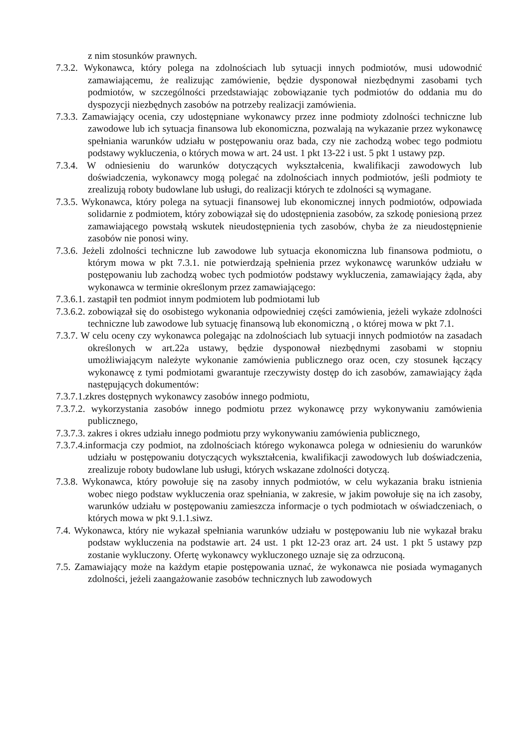z nim stosunków prawnych.
7.3.2. Wykonawca, który polega na zdolnościach lub sytuacji innych podmiotów, musi udowodnić zamawiającemu, że realizując zamówienie, będzie dysponował niezbędnymi zasobami tych podmiotów, w szczególności przedstawiając zobowiązanie tych podmiotów do oddania mu do dyspozycji niezbędnych zasobów na potrzeby realizacji zamówienia.
7.3.3. Zamawiający ocenia, czy udostępniane wykonawcy przez inne podmioty zdolności techniczne lub zawodowe lub ich sytuacja finansowa lub ekonomiczna, pozwalają na wykazanie przez wykonawcę spełniania warunków udziału w postępowaniu oraz bada, czy nie zachodzą wobec tego podmiotu podstawy wykluczenia, o których mowa w art. 24 ust. 1 pkt 13-22 i ust. 5 pkt 1 ustawy pzp.
7.3.4. W odniesieniu do warunków dotyczących wykształcenia, kwalifikacji zawodowych lub doświadczenia, wykonawcy mogą polegać na zdolnościach innych podmiotów, jeśli podmioty te zrealizują roboty budowlane lub usługi, do realizacji których te zdolności są wymagane.
7.3.5. Wykonawca, który polega na sytuacji finansowej lub ekonomicznej innych podmiotów, odpowiada solidarnie z podmiotem, który zobowiązał się do udostępnienia zasobów, za szkodę poniesioną przez zamawiającego powstałą wskutek nieudostępnienia tych zasobów, chyba że za nieudostępnienie zasobów nie ponosi winy.
7.3.6. Jeżeli zdolności techniczne lub zawodowe lub sytuacja ekonomiczna lub finansowa podmiotu, o którym mowa w pkt 7.3.1. nie potwierdzają spełnienia przez wykonawcę warunków udziału w postępowaniu lub zachodzą wobec tych podmiotów podstawy wykluczenia, zamawiający żąda, aby wykonawca w terminie określonym przez zamawiającego:
7.3.6.1. zastąpił ten podmiot innym podmiotem lub podmiotami lub
7.3.6.2. zobowiązał się do osobistego wykonania odpowiedniej części zamówienia, jeżeli wykaże zdolności techniczne lub zawodowe lub sytuację finansową lub ekonomiczną , o której mowa w pkt 7.1.
7.3.7. W celu oceny czy wykonawca polegając na zdolnościach lub sytuacji innych podmiotów na zasadach określonych w art.22a ustawy, będzie dysponował niezbędnymi zasobami w stopniu umożliwiającym należyte wykonanie zamówienia publicznego oraz ocen, czy stosunek łączący wykonawcę z tymi podmiotami gwarantuje rzeczywisty dostęp do ich zasobów, zamawiający żąda następujących dokumentów:
7.3.7.1.zkres dostępnych wykonawcy zasobów innego podmiotu,
7.3.7.2. wykorzystania zasobów innego podmiotu przez wykonawcę przy wykonywaniu zamówienia publicznego,
7.3.7.3. zakres i okres udziału innego podmiotu przy wykonywaniu zamówienia publicznego,
7.3.7.4.informacja czy podmiot, na zdolnościach którego wykonawca polega w odniesieniu do warunków udziału w postępowaniu dotyczących wykształcenia, kwalifikacji zawodowych lub doświadczenia, zrealizuje roboty budowlane lub usługi, których wskazane zdolności dotyczą.
7.3.8. Wykonawca, który powołuje się na zasoby innych podmiotów, w celu wykazania braku istnienia wobec niego podstaw wykluczenia oraz spełniania, w zakresie, w jakim powołuje się na ich zasoby, warunków udziału w postępowaniu zamieszcza informacje o tych podmiotach w oświadczeniach, o których mowa w pkt 9.1.1.siwz.
7.4. Wykonawca, który nie wykazał spełniania warunków udziału w postępowaniu lub nie wykazał braku podstaw wykluczenia na podstawie art. 24 ust. 1 pkt 12-23 oraz art. 24 ust. 1 pkt 5 ustawy pzp zostanie wykluczony. Ofertę wykonawcy wykluczonego uznaje się za odrzuconą.
7.5. Zamawiający może na każdym etapie postępowania uznać, że wykonawca nie posiada wymaganych zdolności, jeżeli zaangażowanie zasobów technicznych lub zawodowych